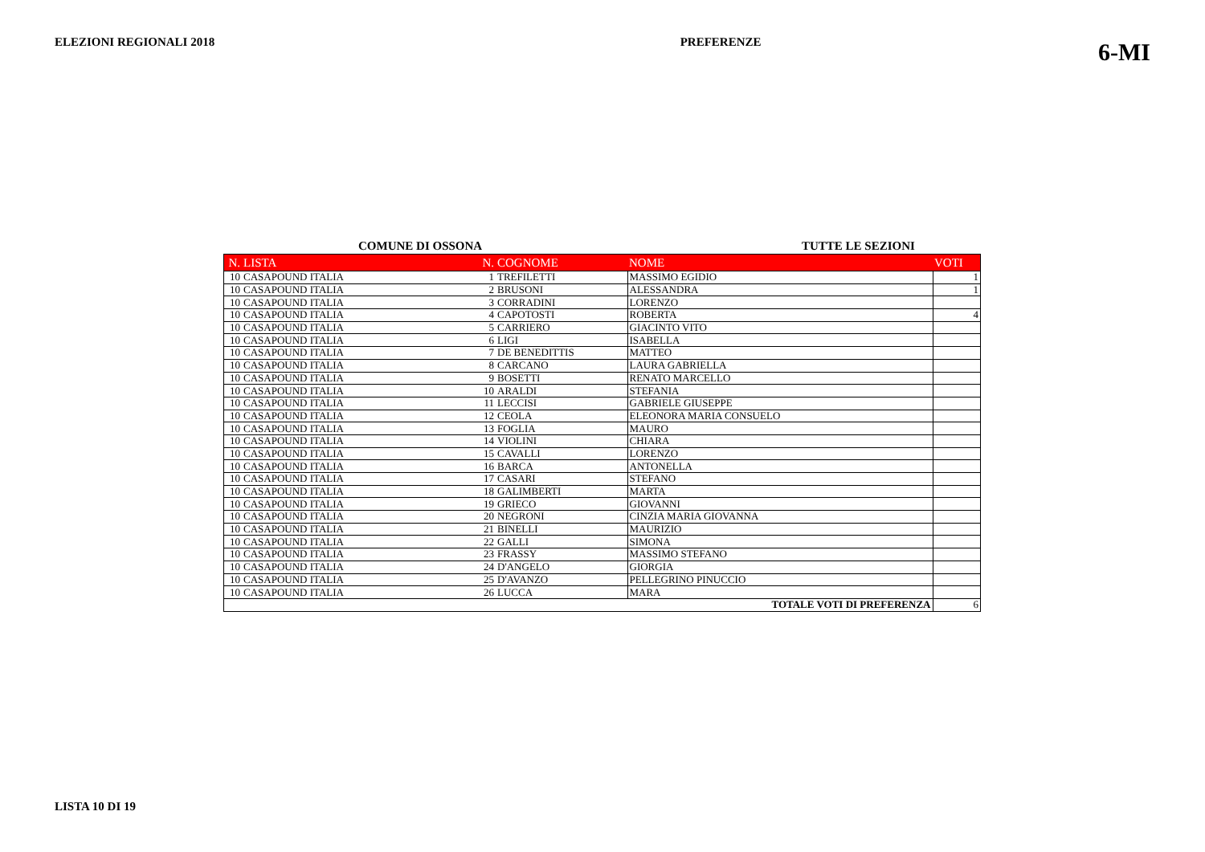ELEZIONI REGIONALI 2018 PREFERENZE 6-MI
COMUNE DI OSSONA TUTTE LE SEZIONI
| N. | LISTA | N. | COGNOME | NOME | VOTI |
| --- | --- | --- | --- | --- | --- |
| 10 | CASAPOUND ITALIA | 1 | TREFILETTI | MASSIMO EGIDIO | 1 |
| 10 | CASAPOUND ITALIA | 2 | BRUSONI | ALESSANDRA | 1 |
| 10 | CASAPOUND ITALIA | 3 | CORRADINI | LORENZO | |
| 10 | CASAPOUND ITALIA | 4 | CAPOTOSTI | ROBERTA | 4 |
| 10 | CASAPOUND ITALIA | 5 | CARRIERO | GIACINTO VITO | |
| 10 | CASAPOUND ITALIA | 6 | LIGI | ISABELLA | |
| 10 | CASAPOUND ITALIA | 7 | DE BENEDITTIS | MATTEO | |
| 10 | CASAPOUND ITALIA | 8 | CARCANO | LAURA GABRIELLA | |
| 10 | CASAPOUND ITALIA | 9 | BOSETTI | RENATO MARCELLO | |
| 10 | CASAPOUND ITALIA | 10 | ARALDI | STEFANIA | |
| 10 | CASAPOUND ITALIA | 11 | LECCISI | GABRIELE GIUSEPPE | |
| 10 | CASAPOUND ITALIA | 12 | CEOLA | ELEONORA MARIA CONSUELO | |
| 10 | CASAPOUND ITALIA | 13 | FOGLIA | MAURO | |
| 10 | CASAPOUND ITALIA | 14 | VIOLINI | CHIARA | |
| 10 | CASAPOUND ITALIA | 15 | CAVALLI | LORENZO | |
| 10 | CASAPOUND ITALIA | 16 | BARCA | ANTONELLA | |
| 10 | CASAPOUND ITALIA | 17 | CASARI | STEFANO | |
| 10 | CASAPOUND ITALIA | 18 | GALIMBERTI | MARTA | |
| 10 | CASAPOUND ITALIA | 19 | GRIECO | GIOVANNI | |
| 10 | CASAPOUND ITALIA | 20 | NEGRONI | CINZIA MARIA GIOVANNA | |
| 10 | CASAPOUND ITALIA | 21 | BINELLI | MAURIZIO | |
| 10 | CASAPOUND ITALIA | 22 | GALLI | SIMONA | |
| 10 | CASAPOUND ITALIA | 23 | FRASSY | MASSIMO STEFANO | |
| 10 | CASAPOUND ITALIA | 24 | D'ANGELO | GIORGIA | |
| 10 | CASAPOUND ITALIA | 25 | D'AVANZO | PELLEGRINO PINUCCIO | |
| 10 | CASAPOUND ITALIA | 26 | LUCCA | MARA | |
| TOTALE VOTI DI PREFERENZA | | | | | 6 |
LISTA 10 DI 19